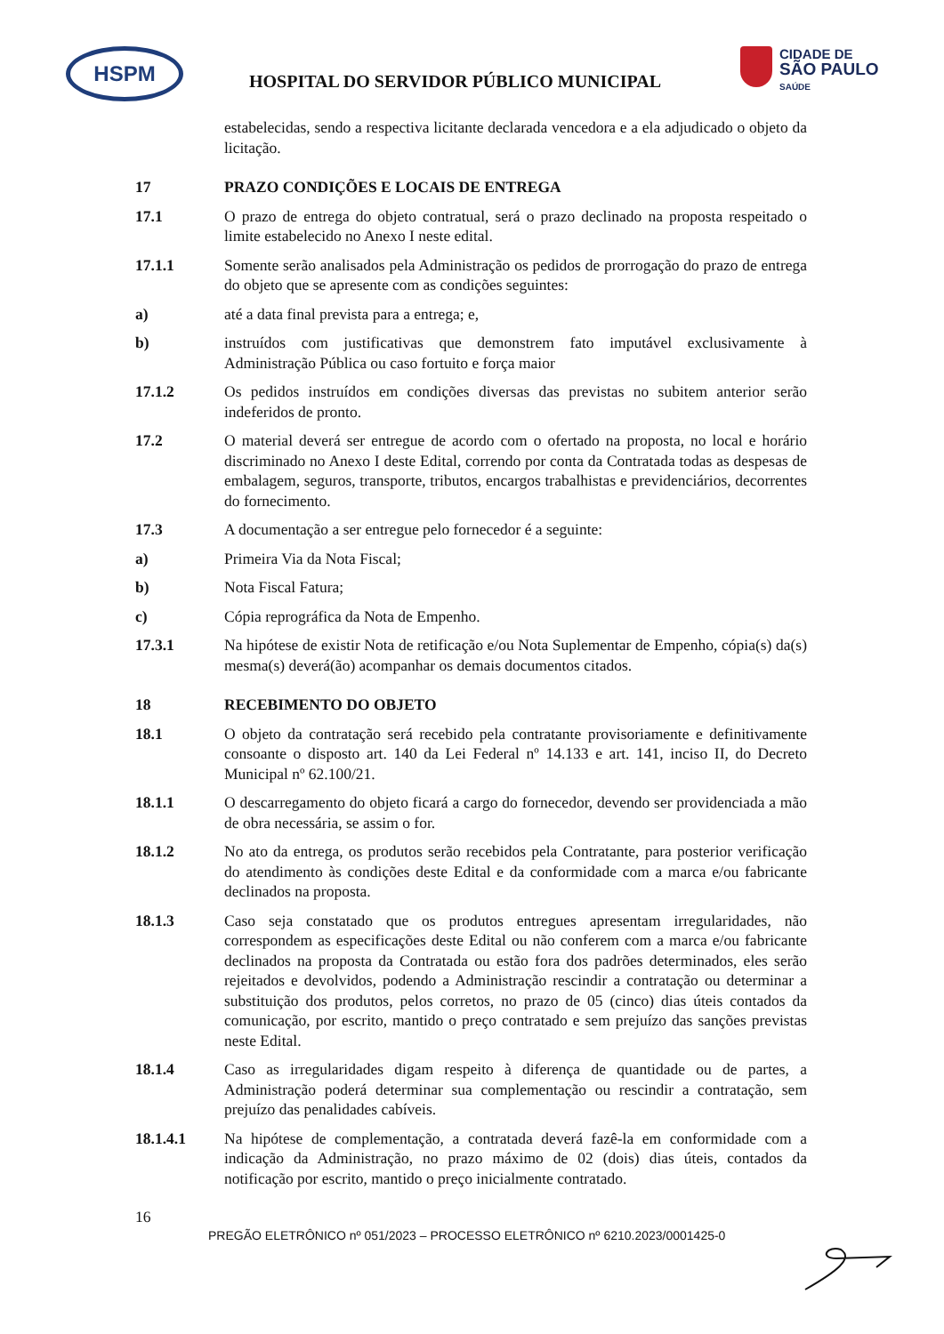HSPM
CIDADE DE
SÃO PAULO
SAÚDE
HOSPITAL DO SERVIDOR PÚBLICO MUNICIPAL
estabelecidas, sendo a respectiva licitante declarada vencedora e a ela adjudicado o objeto da licitação.
17 PRAZO CONDIÇÕES E LOCAIS DE ENTREGA
17.1 O prazo de entrega do objeto contratual, será o prazo declinado na proposta respeitado o limite estabelecido no Anexo I neste edital.
17.1.1 Somente serão analisados pela Administração os pedidos de prorrogação do prazo de entrega do objeto que se apresente com as condições seguintes:
a) até a data final prevista para a entrega; e,
b) instruídos com justificativas que demonstrem fato imputável exclusivamente à Administração Pública ou caso fortuito e força maior
17.1.2 Os pedidos instruídos em condições diversas das previstas no subitem anterior serão indeferidos de pronto.
17.2 O material deverá ser entregue de acordo com o ofertado na proposta, no local e horário discriminado no Anexo I deste Edital, correndo por conta da Contratada todas as despesas de embalagem, seguros, transporte, tributos, encargos trabalhistas e previdenciários, decorrentes do fornecimento.
17.3 A documentação a ser entregue pelo fornecedor é a seguinte:
a) Primeira Via da Nota Fiscal;
b) Nota Fiscal Fatura;
c) Cópia reprográfica da Nota de Empenho.
17.3.1 Na hipótese de existir Nota de retificação e/ou Nota Suplementar de Empenho, cópia(s) da(s) mesma(s) deverá(ão) acompanhar os demais documentos citados.
18 RECEBIMENTO DO OBJETO
18.1 O objeto da contratação será recebido pela contratante provisoriamente e definitivamente consoante o disposto art. 140 da Lei Federal nº 14.133 e art. 141, inciso II, do Decreto Municipal nº 62.100/21.
18.1.1 O descarregamento do objeto ficará a cargo do fornecedor, devendo ser providenciada a mão de obra necessária, se assim o for.
18.1.2 No ato da entrega, os produtos serão recebidos pela Contratante, para posterior verificação do atendimento às condições deste Edital e da conformidade com a marca e/ou fabricante declinados na proposta.
18.1.3 Caso seja constatado que os produtos entregues apresentam irregularidades, não correspondem as especificações deste Edital ou não conferem com a marca e/ou fabricante declinados na proposta da Contratada ou estão fora dos padrões determinados, eles serão rejeitados e devolvidos, podendo a Administração rescindir a contratação ou determinar a substituição dos produtos, pelos corretos, no prazo de 05 (cinco) dias úteis contados da comunicação, por escrito, mantido o preço contratado e sem prejuízo das sanções previstas neste Edital.
18.1.4 Caso as irregularidades digam respeito à diferença de quantidade ou de partes, a Administração poderá determinar sua complementação ou rescindir a contratação, sem prejuízo das penalidades cabíveis.
18.1.4.1 Na hipótese de complementação, a contratada deverá fazê-la em conformidade com a indicação da Administração, no prazo máximo de 02 (dois) dias úteis, contados da notificação por escrito, mantido o preço inicialmente contratado.
16
PREGÃO ELETRÔNICO nº 051/2023 – PROCESSO ELETRÔNICO nº 6210.2023/0001425-0